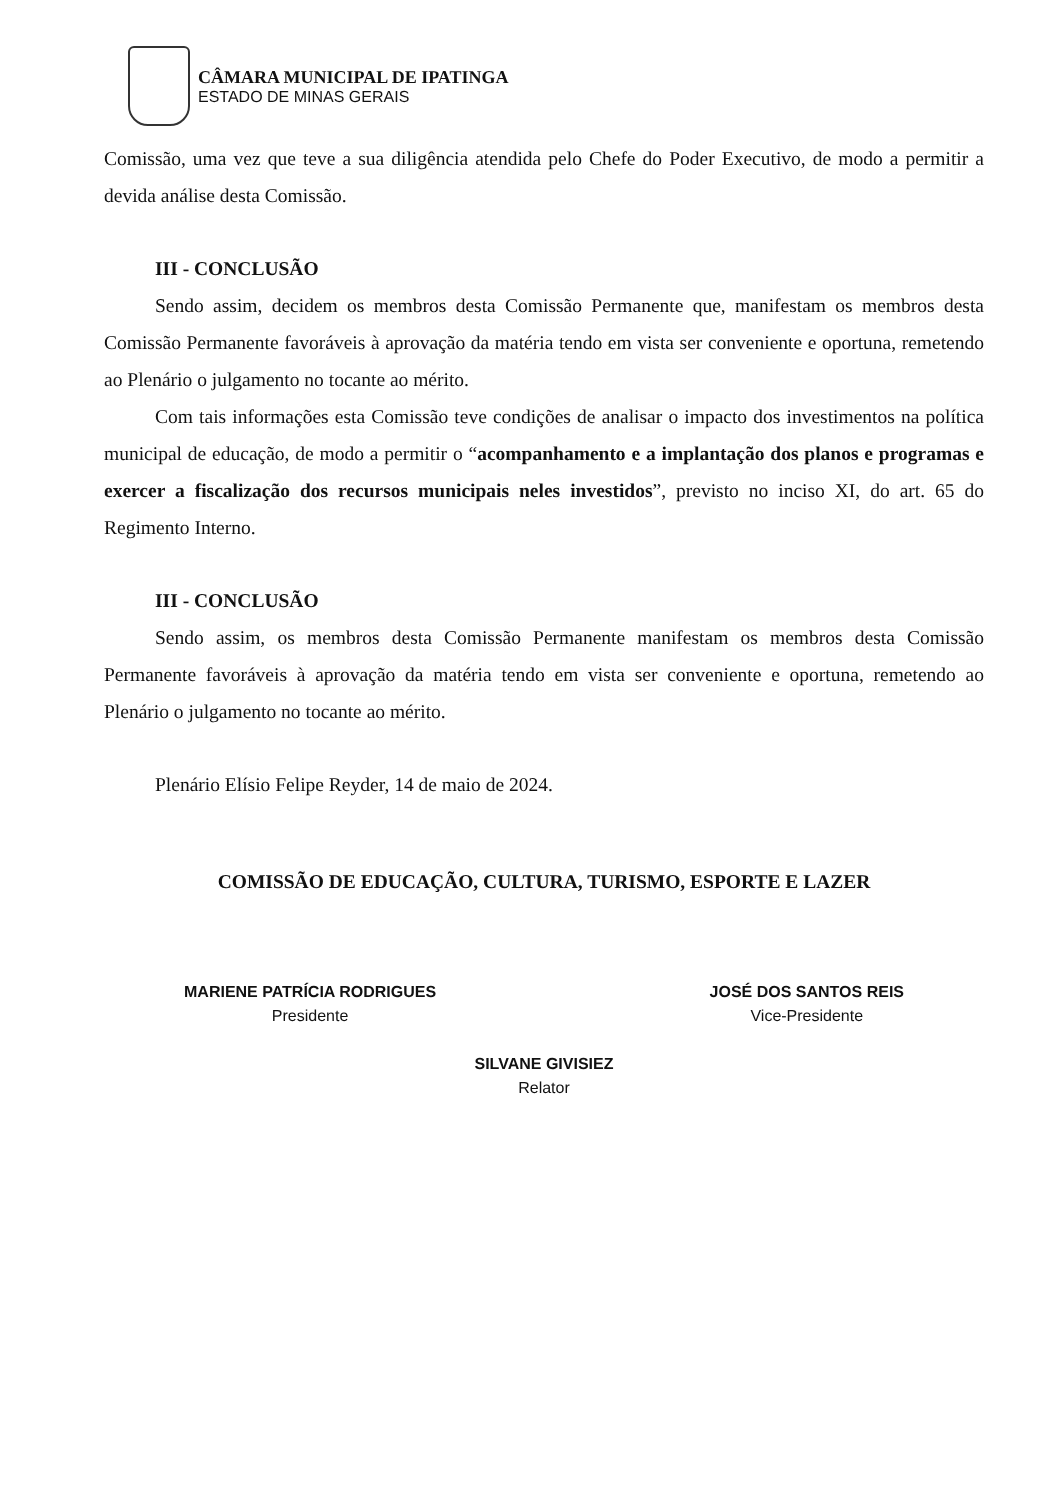CÂMARA MUNICIPAL DE IPATINGA
ESTADO DE MINAS GERAIS
Comissão, uma vez que teve a sua diligência atendida pelo Chefe do Poder Executivo, de modo a permitir a devida análise desta Comissão.
III - CONCLUSÃO
Sendo assim, decidem os membros desta Comissão Permanente que, manifestam os membros desta Comissão Permanente favoráveis à aprovação da matéria tendo em vista ser conveniente e oportuna, remetendo ao Plenário o julgamento no tocante ao mérito.
Com tais informações esta Comissão teve condições de analisar o impacto dos investimentos na política municipal de educação, de modo a permitir o “acompanhamento e a implantação dos planos e programas e exercer a fiscalização dos recursos municipais neles investidos”, previsto no inciso XI, do art. 65 do Regimento Interno.
III - CONCLUSÃO
Sendo assim, os membros desta Comissão Permanente manifestam os membros desta Comissão Permanente favoráveis à aprovação da matéria tendo em vista ser conveniente e oportuna, remetendo ao Plenário o julgamento no tocante ao mérito.
Plenário Elísio Felipe Reyder, 14 de maio de 2024.
COMISSÃO DE EDUCAÇÃO, CULTURA, TURISMO, ESPORTE E LAZER
MARIENE PATRÍCIA RODRIGUES
Presidente
JOSÉ DOS SANTOS REIS
Vice-Presidente
SILVANE GIVISIEZ
Relator